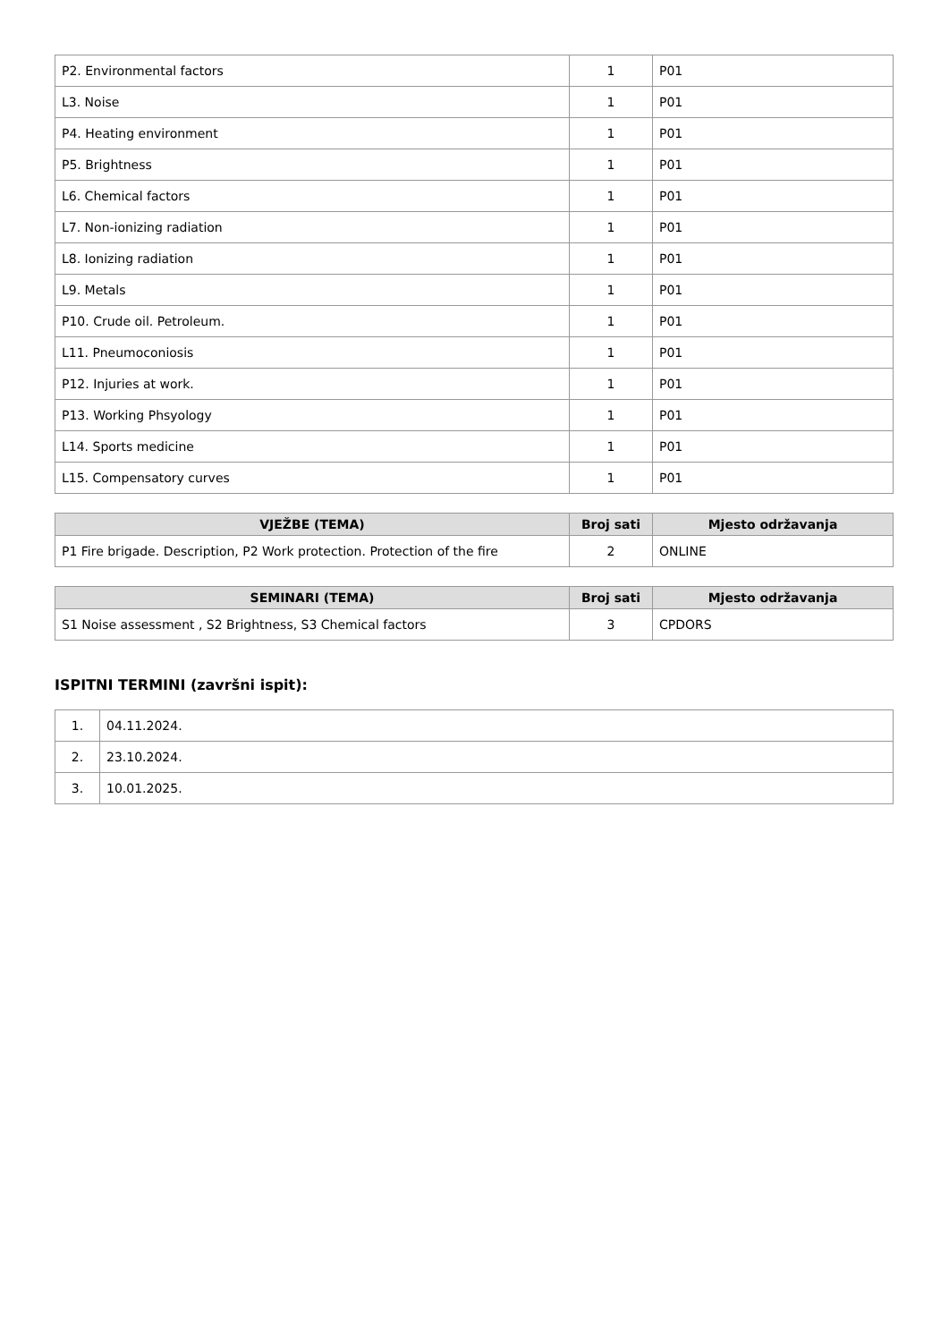| P2. Environmental factors | 1 | P01 |
| L3. Noise | 1 | P01 |
| P4. Heating environment | 1 | P01 |
| P5. Brightness | 1 | P01 |
| L6. Chemical factors | 1 | P01 |
| L7. Non-ionizing radiation | 1 | P01 |
| L8. Ionizing radiation | 1 | P01 |
| L9. Metals | 1 | P01 |
| P10. Crude oil. Petroleum. | 1 | P01 |
| L11. Pneumoconiosis | 1 | P01 |
| P12. Injuries at work. | 1 | P01 |
| P13. Working Phsyology | 1 | P01 |
| L14. Sports medicine | 1 | P01 |
| L15. Compensatory curves | 1 | P01 |
| VJEŽBE (TEMA) | Broj sati | Mjesto održavanja |
| --- | --- | --- |
| P1 Fire brigade. Description, P2 Work protection. Protection of the fire | 2 | ONLINE |
| SEMINARI (TEMA) | Broj sati | Mjesto održavanja |
| --- | --- | --- |
| S1 Noise assessment , S2 Brightness, S3 Chemical factors | 3 | CPDORS |
ISPITNI TERMINI (završni ispit):
| 1. | 04.11.2024. |
| 2. | 23.10.2024. |
| 3. | 10.01.2025. |